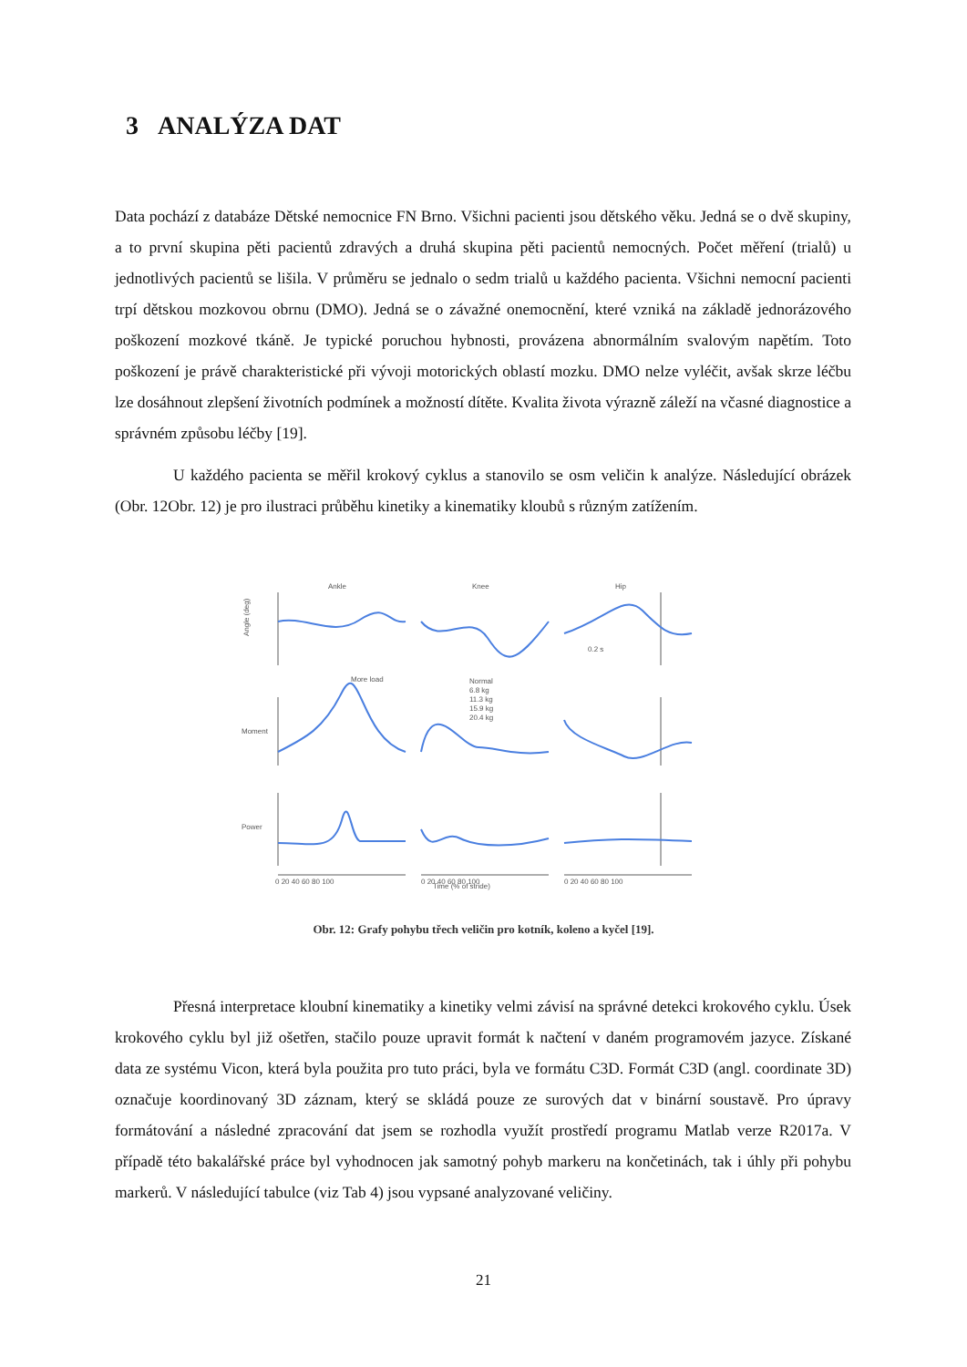3 ANALÝZA DAT
Data pochází z databáze Dětské nemocnice FN Brno. Všichni pacienti jsou dětského věku. Jedná se o dvě skupiny, a to první skupina pěti pacientů zdravých a druhá skupina pěti pacientů nemocných. Počet měření (trialů) u jednotlivých pacientů se lišila. V průměru se jednalo o sedm trialů u každého pacienta. Všichni nemocní pacienti trpí dětskou mozkovou obrnu (DMO). Jedná se o závažné onemocnění, které vzniká na základě jednorázového poškození mozkové tkáně. Je typické poruchou hybnosti, provázena abnormálním svalovým napětím. Toto poškození je právě charakteristické při vývoji motorických oblastí mozku. DMO nelze vyléčit, avšak skrze léčbu lze dosáhnout zlepšení životních podmínek a možností dítěte. Kvalita života výrazně záleží na včasné diagnostice a správném způsobu léčby [19].
U každého pacienta se měřil krokový cyklus a stanovilo se osm veličin k analýze. Následující obrázek (Obr. 12Obr. 12) je pro ilustraci průběhu kinetiky a kinematiky kloubů s různým zatížením.
Ankle
Knee
Hip
Angle (deg)
Moment
Power
Time (% of stride)
Normal
6.8 kg
11.3 kg
15.9 kg
20.4 kg
More load
0.2 s
0 20 40 60 80 100
0 20 40 60 80 100
0 20 40 60 80 100
Obr. 12: Grafy pohybu třech veličin pro kotník, koleno a kyčel [19].
Přesná interpretace kloubní kinematiky a kinetiky velmi závisí na správné detekci krokového cyklu. Úsek krokového cyklu byl již ošetřen, stačilo pouze upravit formát k načtení v daném programovém jazyce. Získané data ze systému Vicon, která byla použita pro tuto práci, byla ve formátu C3D. Formát C3D (angl. coordinate 3D) označuje koordinovaný 3D záznam, který se skládá pouze ze surových dat v binární soustavě. Pro úpravy formátování a následné zpracování dat jsem se rozhodla využít prostředí programu Matlab verze R2017a. V případě této bakalářské práce byl vyhodnocen jak samotný pohyb markeru na končetinách, tak i úhly při pohybu markerů. V následující tabulce (viz Tab 4) jsou vypsané analyzované veličiny.
21